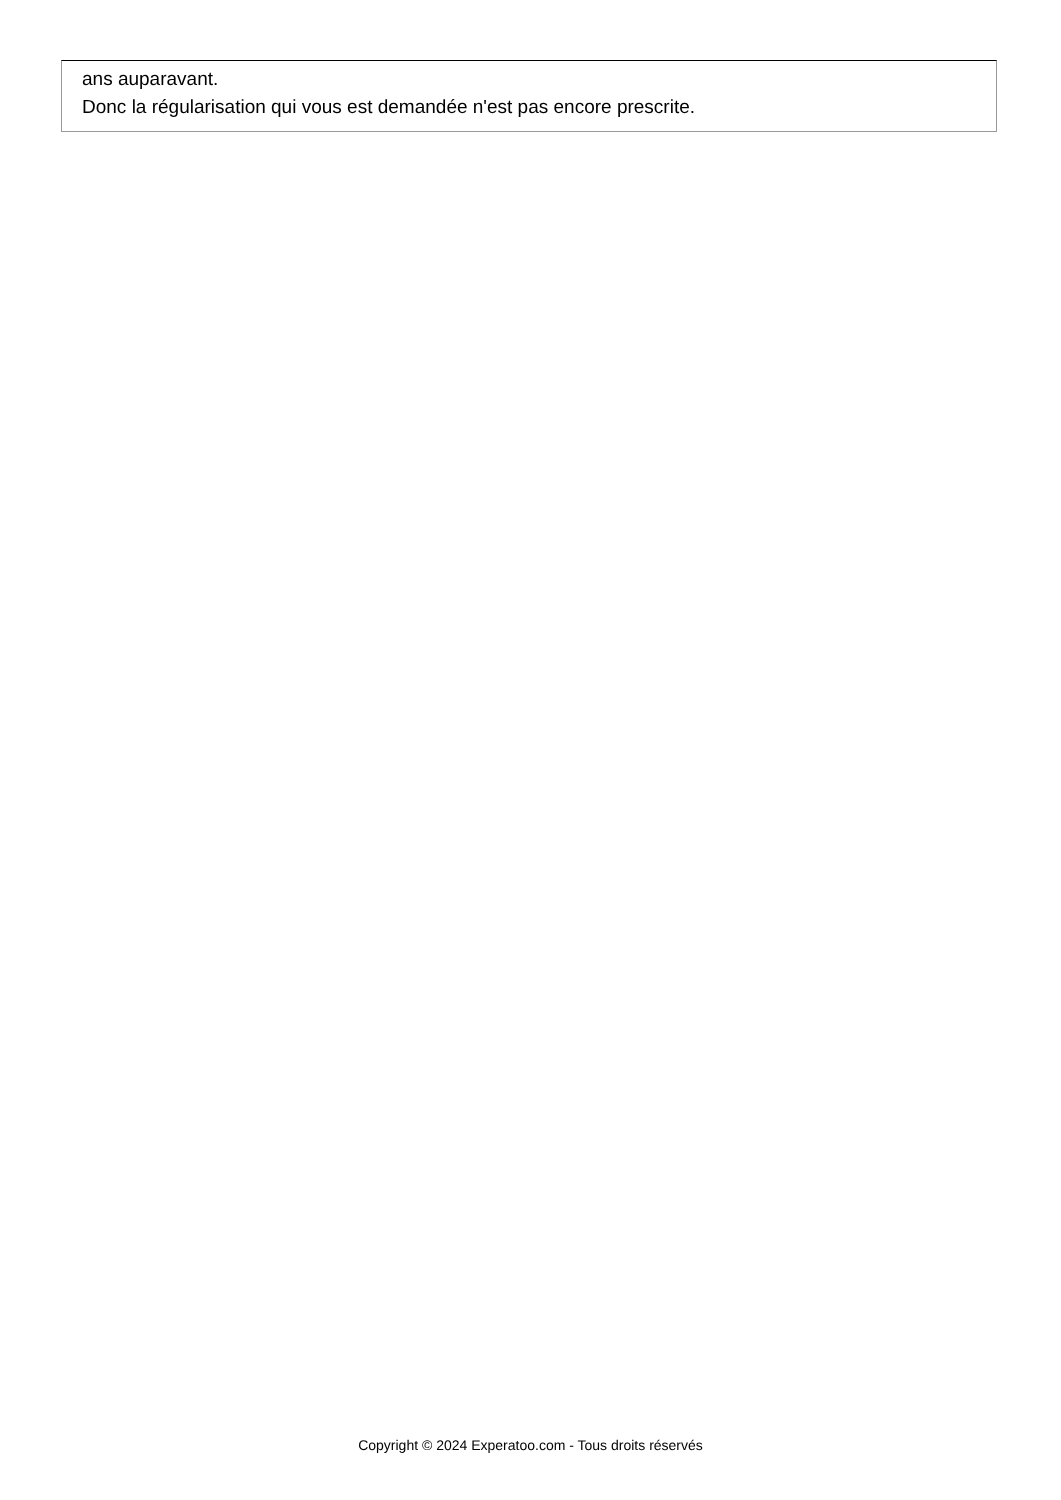ans auparavant.
Donc la régularisation qui vous est demandée n'est pas encore prescrite.
Copyright © 2024 Experatoo.com - Tous droits réservés